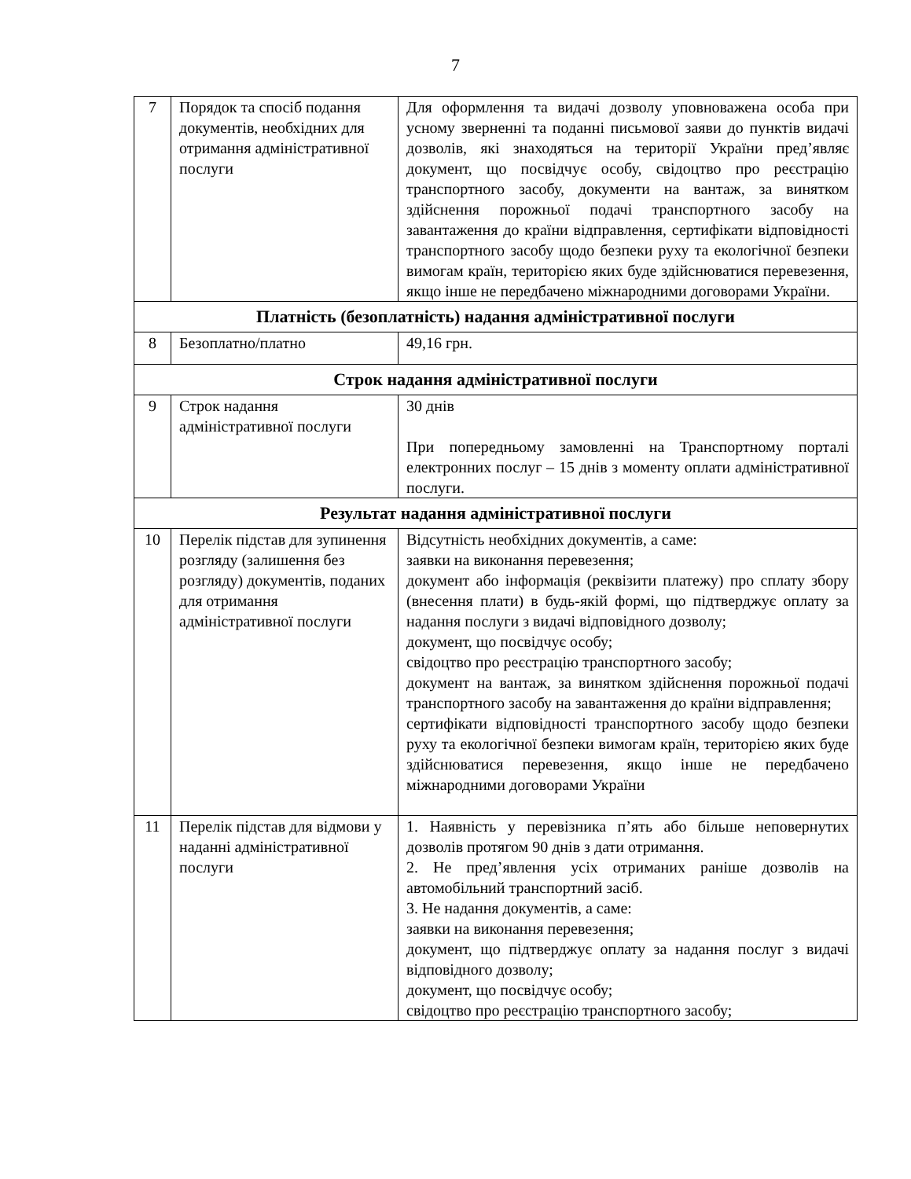7
| 7 | Порядок та спосіб подання документів, необхідних для отримання адміністративної послуги | Для оформлення та видачі дозволу уповноважена особа при усному зверненні та поданні письмової заяви до пунктів видачі дозволів, які знаходяться на території України пред’являє документ, що посвідчує особу, свідоцтво про реєстрацію транспортного засобу, документи на вантаж, за винятком здійснення порожньої подачі транспортного засобу на завантаження до країни відправлення, сертифікати відповідності транспортного засобу щодо безпеки руху та екологічної безпеки вимогам країн, територією яких буде здійснюватися перевезення, якщо інше не передбачено міжнародними договорами України. |
| Платність (безоплатність) надання адміністративної послуги | | |
| 8 | Безоплатно/платно | 49,16 грн. |
| Строк надання адміністративної послуги | | |
| 9 | Строк надання адміністративної послуги | 30 днів При попередньому замовленні на Транспортному порталі електронних послуг – 15 днів з моменту оплати адміністративної послуги. |
| Результат надання адміністративної послуги | | |
| 10 | Перелік підстав для зупинення розгляду (залишення без розгляду) документів, поданих для отримання адміністративної послуги | Відсутність необхідних документів, а саме: заявки на виконання перевезення; документ або інформація (реквізити платежу) про сплату збору (внесення плати) в будь-якій формі, що підтверджує оплату за надання послуги з видачі відповідного дозволу; документ, що посвідчує особу; свідоцтво про реєстрацію транспортного засобу; документ на вантаж, за винятком здійснення порожньої подачі транспортного засобу на завантаження до країни відправлення; сертифікати відповідності транспортного засобу щодо безпеки руху та екологічної безпеки вимогам країн, територією яких буде здійснюватися перевезення, якщо інше не передбачено міжнародними договорами України |
| 11 | Перелік підстав для відмови у наданні адміністративної послуги | 1. Наявність у перевізника п’ять або більше неповернутих дозволів протягом 90 днів з дати отримання. 2. Не пред’явлення усіх отриманих раніше дозволів на автомобільний транспортний засіб. 3. Не надання документів, а саме: заявки на виконання перевезення; документ, що підтверджує оплату за надання послуг з видачі відповідного дозволу; документ, що посвідчує особу; свідоцтво про реєстрацію транспортного засобу; |